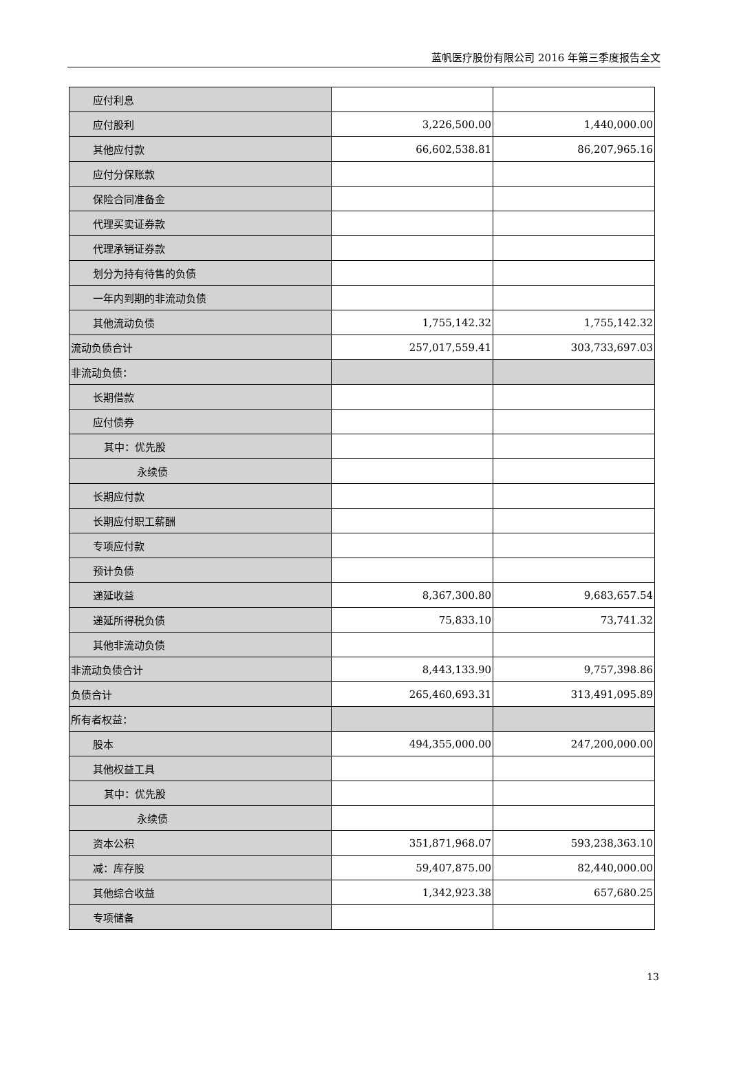蓝帆医疗股份有限公司 2016 年第三季度报告全文
| 应付利息 | | |
| 应付股利 | 3,226,500.00 | 1,440,000.00 |
| 其他应付款 | 66,602,538.81 | 86,207,965.16 |
| 应付分保账款 | | |
| 保险合同准备金 | | |
| 代理买卖证券款 | | |
| 代理承销证券款 | | |
| 划分为持有待售的负债 | | |
| 一年内到期的非流动负债 | | |
| 其他流动负债 | 1,755,142.32 | 1,755,142.32 |
| 流动负债合计 | 257,017,559.41 | 303,733,697.03 |
| 非流动负债： | | |
| 长期借款 | | |
| 应付债券 | | |
| 其中：优先股 | | |
| 永续债 | | |
| 长期应付款 | | |
| 长期应付职工薪酬 | | |
| 专项应付款 | | |
| 预计负债 | | |
| 递延收益 | 8,367,300.80 | 9,683,657.54 |
| 递延所得税负债 | 75,833.10 | 73,741.32 |
| 其他非流动负债 | | |
| 非流动负债合计 | 8,443,133.90 | 9,757,398.86 |
| 负债合计 | 265,460,693.31 | 313,491,095.89 |
| 所有者权益： | | |
| 股本 | 494,355,000.00 | 247,200,000.00 |
| 其他权益工具 | | |
| 其中：优先股 | | |
| 永续债 | | |
| 资本公积 | 351,871,968.07 | 593,238,363.10 |
| 减：库存股 | 59,407,875.00 | 82,440,000.00 |
| 其他综合收益 | 1,342,923.38 | 657,680.25 |
| 专项储备 | | |
13